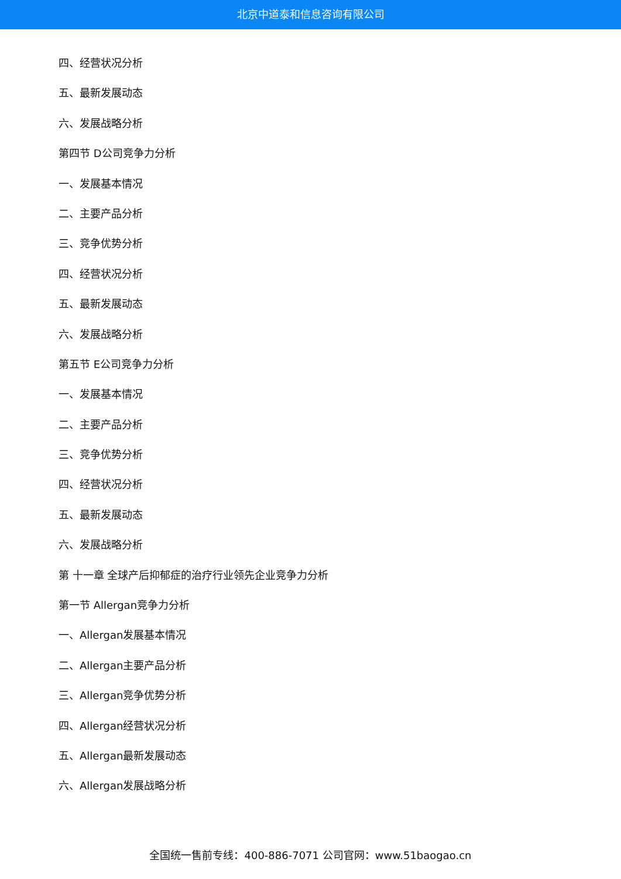北京中道泰和信息咨询有限公司
四、经营状况分析
五、最新发展动态
六、发展战略分析
第四节 D公司竞争力分析
一、发展基本情况
二、主要产品分析
三、竞争优势分析
四、经营状况分析
五、最新发展动态
六、发展战略分析
第五节 E公司竞争力分析
一、发展基本情况
二、主要产品分析
三、竞争优势分析
四、经营状况分析
五、最新发展动态
六、发展战略分析
第 十一章 全球产后抑郁症的治疗行业领先企业竞争力分析
第一节 Allergan竞争力分析
一、Allergan发展基本情况
二、Allergan主要产品分析
三、Allergan竞争优势分析
四、Allergan经营状况分析
五、Allergan最新发展动态
六、Allergan发展战略分析
全国统一售前专线：400-886-7071 公司官网：www.51baogao.cn